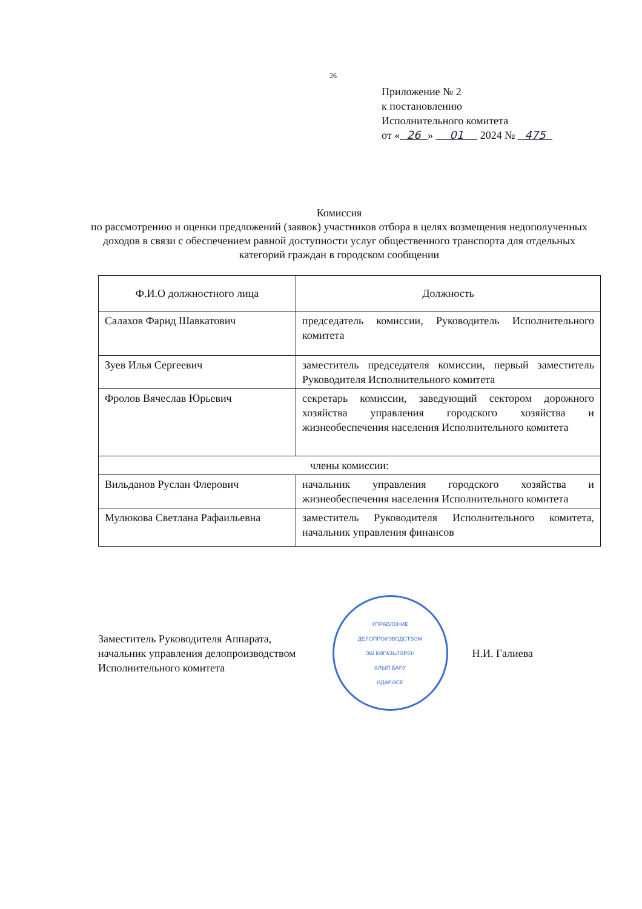26
Приложение № 2
к постановлению
Исполнительного комитета
от « 26 » 01 2024 № 475
Комиссия
по рассмотрению и оценки предложений (заявок) участников отбора в целях возмещения недополученных доходов в связи с обеспечением равной доступности услуг общественного транспорта для отдельных категорий граждан в городском сообщении
| Ф.И.О должностного лица | Должность |
| --- | --- |
| Салахов Фарид Шавкатович | председатель комиссии, Руководитель Исполнительного комитета |
| Зуев Илья Сергеевич | заместитель председателя комиссии, первый заместитель Руководителя Исполнительного комитета |
| Фролов Вячеслав Юрьевич | секретарь комиссии, заведующий сектором дорожного хозяйства управления городского хозяйства и жизнеобеспечения населения Исполнительного комитета |
| члены комиссии: | |
| Вильданов Руслан Флерович | начальник управления городского хозяйства и жизнеобеспечения населения Исполнительного комитета |
| Мулюкова Светлана Рафаильевна | заместитель Руководителя Исполнительного комитета, начальник управления финансов |
Заместитель Руководителя Аппарата,
начальник управления делопроизводством
Исполнительного комитета
УПРАВЛЕНИЕ
ДЕЛОПРОИЗВОДСТВОМ
ЭШ КӘГАЗЬЛӘРЕН
АЛЫП БАРУ
ИДАРӘСЕ
Н.И. Галиева